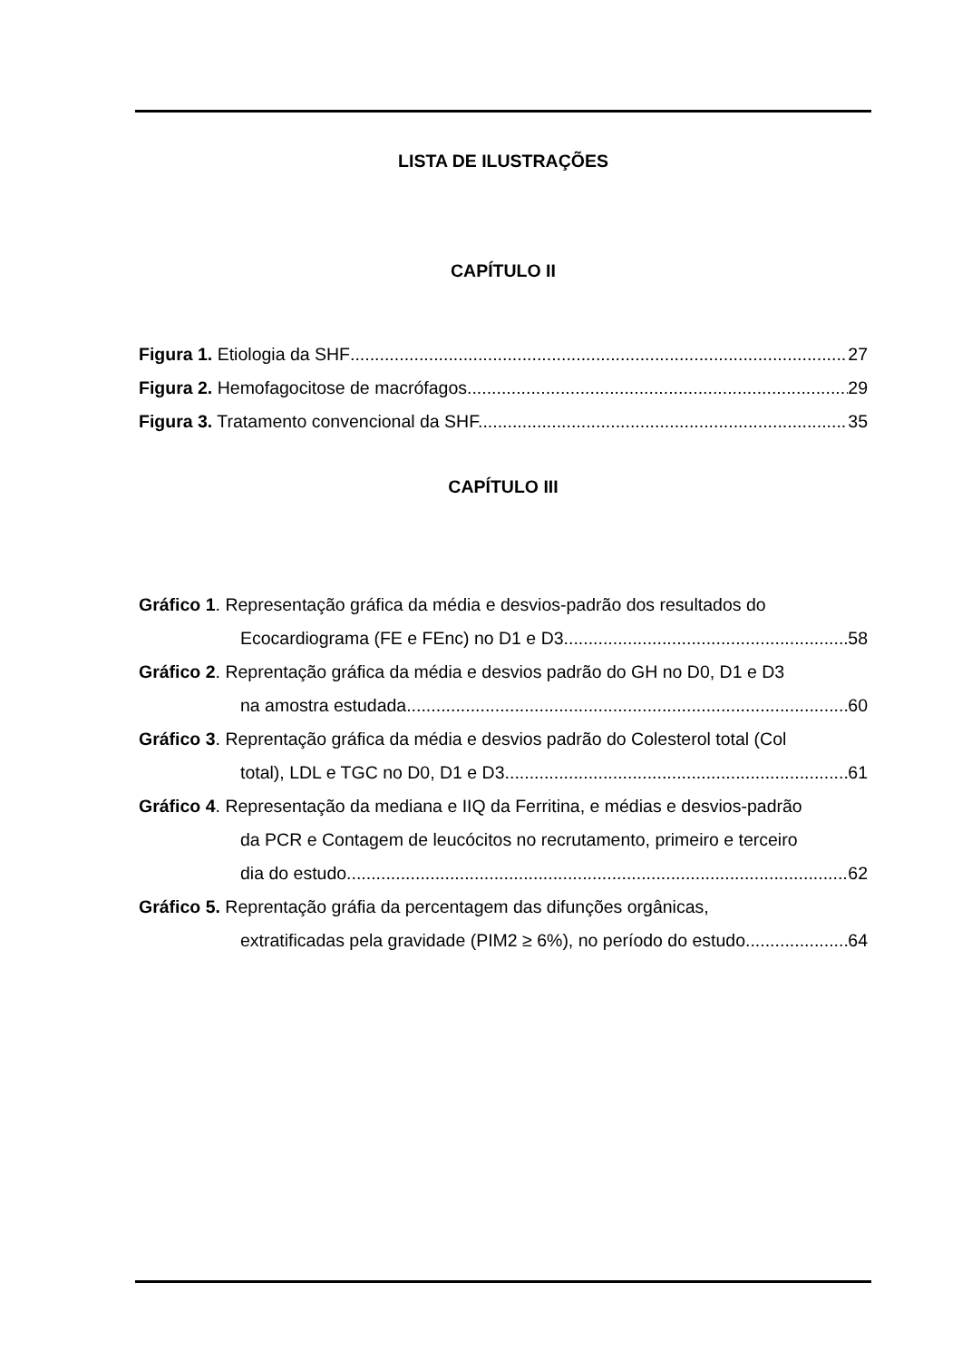LISTA DE ILUSTRAÇÕES
CAPÍTULO II
Figura 1. Etiologia da SHF 27
Figura 2. Hemofagocitose de macrófagos. 29
Figura 3. Tratamento convencional da SHF. 35
CAPÍTULO III
Gráfico 1. Representação gráfica da média e desvios-padrão dos resultados do
Ecocardiograma (FE e FEnc) no D1 e D3 58
Gráfico 2. Reprentação gráfica da média e desvios padrão do GH no D0, D1 e D3
na amostra estudada 60
Gráfico 3. Reprentação gráfica da média e desvios padrão do Colesterol total (Col
total), LDL e TGC no D0, D1 e D3 61
Gráfico 4. Representação da mediana e IIQ da Ferritina, e médias e desvios-padrão
da PCR e Contagem de leucócitos no recrutamento, primeiro e terceiro
dia do estudo 62
Gráfico 5. Reprentação gráfia da percentagem das difunções orgânicas,
extratificadas pela gravidade (PIM2 ≥ 6%), no período do estudo. 64